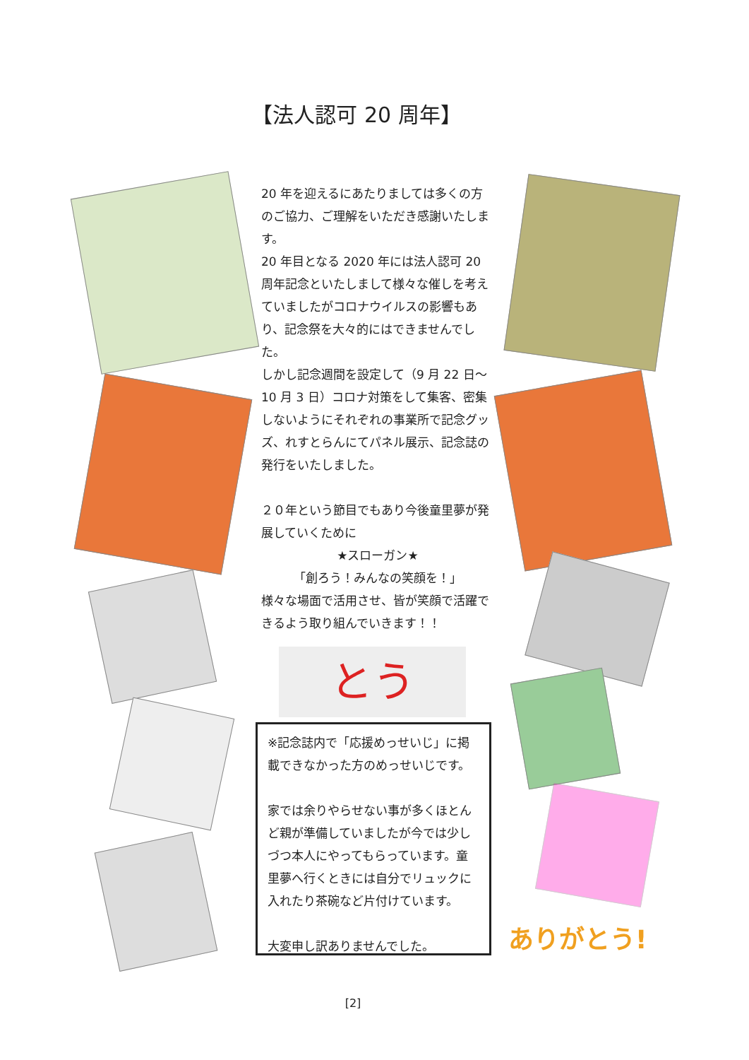【法人認可 20 周年】
20 年を迎えるにあたりましては多くの方のご協力、ご理解をいただき感謝いたします。
20 年目となる 2020 年には法人認可 20 周年記念といたしまして様々な催しを考えていましたがコロナウイルスの影響もあり、記念祭を大々的にはできませんでした。
しかし記念週間を設定して（9 月 22 日～10 月 3 日）コロナ対策をして集客、密集しないようにそれぞれの事業所で記念グッズ、れすとらんにてパネル展示、記念誌の発行をいたしました。
２０年という節目でもあり今後童里夢が発展していくために
★スローガン★
「創ろう！みんなの笑顔を！」
様々な場面で活用させ、皆が笑顔で活躍できるよう取り組んでいきます！！
とう
※記念誌内で「応援めっせいじ」に掲載できなかった方のめっせいじです。
家では余りやらせない事が多くほとんど親が準備していましたが今では少しづつ本人にやってもらっています。童里夢へ行くときには自分でリュックに入れたり茶碗など片付けています。
大変申し訳ありませんでした。
ありがとう!
[2]